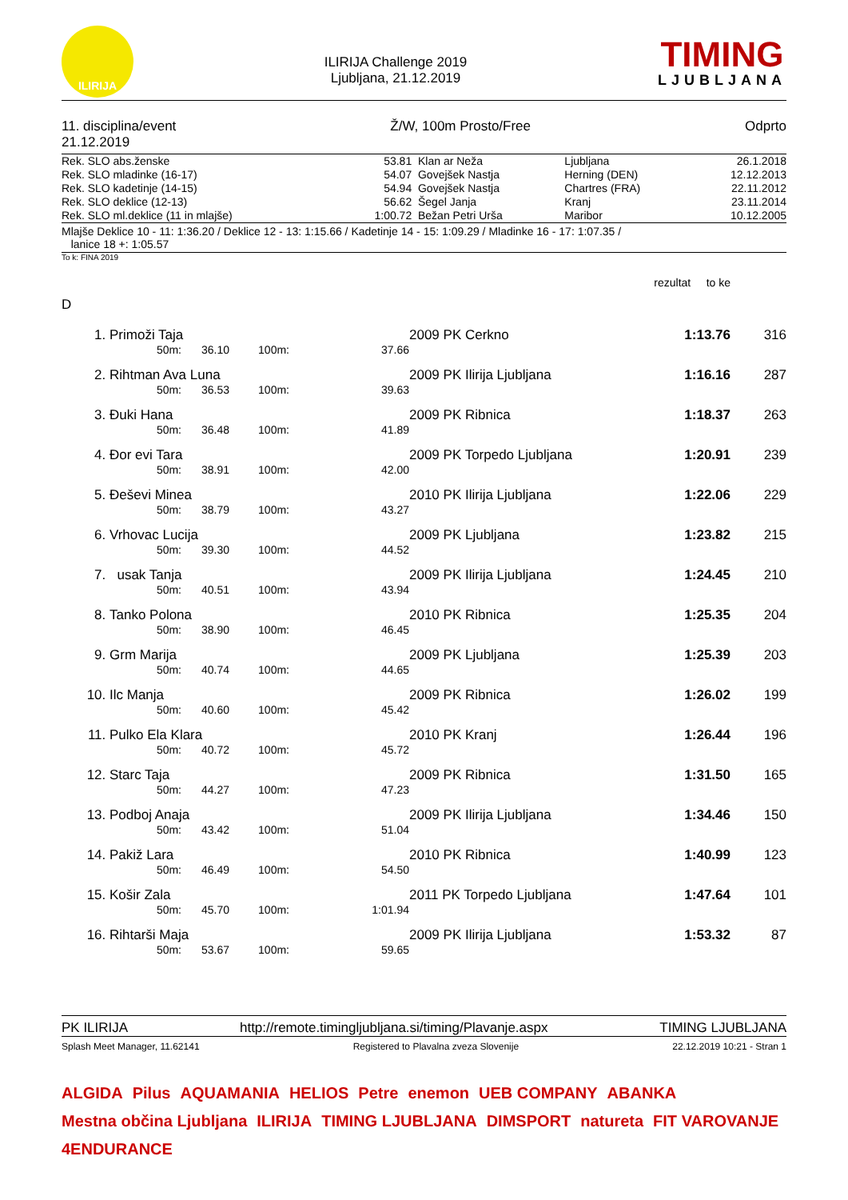ILIRIJA
ILIRIJA Challenge 2019
Ljubljana, 21.12.2019
TIMING
LJUBLJANA
11. disciplina/event
21.12.2019
Ž/W, 100m Prosto/Free Odprto
| Rek. SLO abs.ženske | 53.81 | Klan ar Neža | Ljubljana | 26.1.2018 |
| Rek. SLO mladinke (16-17) | 54.07 | Govejšek Nastja | Herning (DEN) | 12.12.2013 |
| Rek. SLO kadetinje (14-15) | 54.94 | Govejšek Nastja | Chartres (FRA) | 22.11.2012 |
| Rek. SLO deklice (12-13) | 56.62 | Šegel Janja | Kranj | 23.11.2014 |
| Rek. SLO ml.deklice (11 in mlajše) | 1:00.72 | Bežan Petri Urša | Maribor | 10.12.2005 |
Mlajše Deklice 10 - 11: 1:36.20 / Deklice 12 - 13: 1:15.66 / Kadetinje 14 - 15: 1:09.29 / Mladinke 16 - 17: 1:07.35 /
lanice 18 +: 1:05.57
To k: FINA 2019
rezultat to ke
D
| 1. | Primoži Taja | | | | | 2009 PK Cerkno | 1:13.76 | 316 |
| | | 50m: | 36.10 | 100m: | 37.66 | | | |
| 2. | Rihtman Ava Luna | | | | | 2009 PK Ilirija Ljubljana | 1:16.16 | 287 |
| | | 50m: | 36.53 | 100m: | 39.63 | | | |
| 3. | Đuki Hana | | | | | 2009 PK Ribnica | 1:18.37 | 263 |
| | | 50m: | 36.48 | 100m: | 41.89 | | | |
| 4. | Đor evi Tara | | | | | 2009 PK Torpedo Ljubljana | 1:20.91 | 239 |
| | | 50m: | 38.91 | 100m: | 42.00 | | | |
| 5. | Đeševi Minea | | | | | 2010 PK Ilirija Ljubljana | 1:22.06 | 229 |
| | | 50m: | 38.79 | 100m: | 43.27 | | | |
| 6. | Vrhovac Lucija | | | | | 2009 PK Ljubljana | 1:23.82 | 215 |
| | | 50m: | 39.30 | 100m: | 44.52 | | | |
| 7. | usak Tanja | | | | | 2009 PK Ilirija Ljubljana | 1:24.45 | 210 |
| | | 50m: | 40.51 | 100m: | 43.94 | | | |
| 8. | Tanko Polona | | | | | 2010 PK Ribnica | 1:25.35 | 204 |
| | | 50m: | 38.90 | 100m: | 46.45 | | | |
| 9. | Grm Marija | | | | | 2009 PK Ljubljana | 1:25.39 | 203 |
| | | 50m: | 40.74 | 100m: | 44.65 | | | |
| 10. | Ilc Manja | | | | | 2009 PK Ribnica | 1:26.02 | 199 |
| | | 50m: | 40.60 | 100m: | 45.42 | | | |
| 11. | Pulko Ela Klara | | | | | 2010 PK Kranj | 1:26.44 | 196 |
| | | 50m: | 40.72 | 100m: | 45.72 | | | |
| 12. | Starc Taja | | | | | 2009 PK Ribnica | 1:31.50 | 165 |
| | | 50m: | 44.27 | 100m: | 47.23 | | | |
| 13. | Podboj Anaja | | | | | 2009 PK Ilirija Ljubljana | 1:34.46 | 150 |
| | | 50m: | 43.42 | 100m: | 51.04 | | | |
| 14. | Pakiž Lara | | | | | 2010 PK Ribnica | 1:40.99 | 123 |
| | | 50m: | 46.49 | 100m: | 54.50 | | | |
| 15. | Košir Zala | | | | | 2011 PK Torpedo Ljubljana | 1:47.64 | 101 |
| | | 50m: | 45.70 | 100m: | 1:01.94 | | | |
| 16. | Rihtarši Maja | | | | | 2009 PK Ilirija Ljubljana | 1:53.32 | 87 |
| | | 50m: | 53.67 | 100m: | 59.65 | | | |
PK ILIRIJA http://remote.timingljubljana.si/timing/Plavanje.aspx
TIMING LJUBLJANA
Splash Meet Manager, 11.62141 Registered to Plavalna zveza Slovenije
22.12.2019 10:21 - Stran 1
ALGIDA Pilus AQUAMANIA HELIOS Petre enemon UEB COMPANY ABANKA Mestna občina Ljubljana ILIRIJA TIMING LJUBLJANA DIMSPORT natureta FIT VAROVANJE 4ENDURANCE